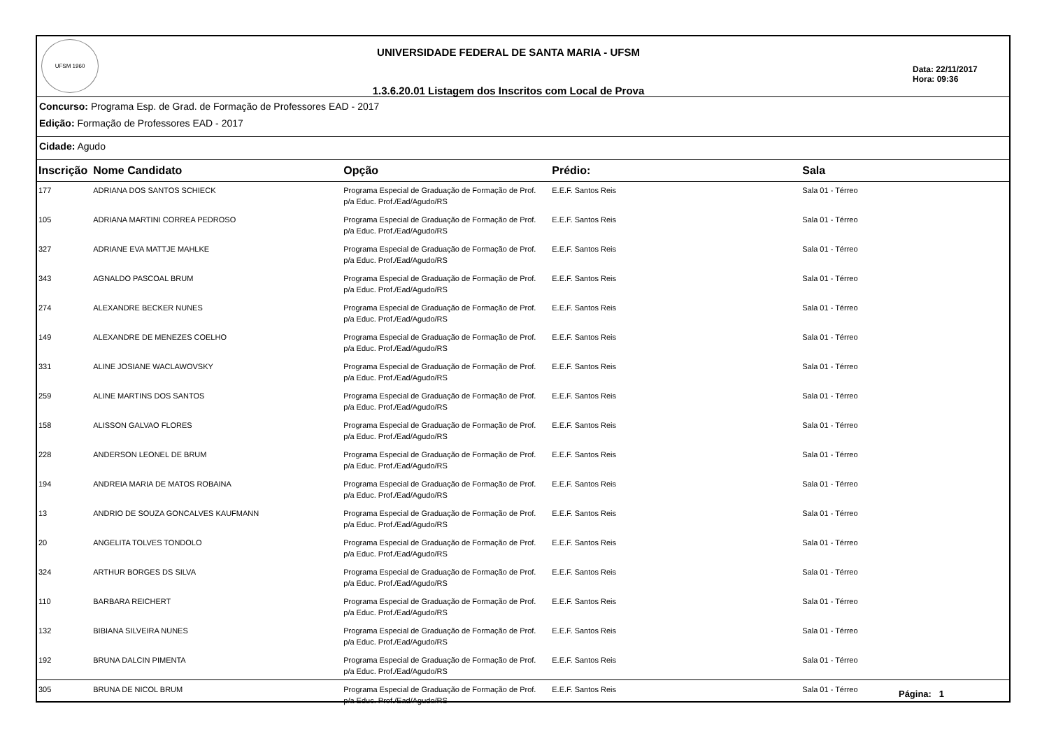UFSM 1960
UNIVERSIDADE FEDERAL DE SANTA MARIA - UFSM
1.3.6.20.01 Listagem dos Inscritos com Local de Prova
Data: 22/11/2017
Hora: 09:36
Concurso: Programa Esp. de Grad. de Formação de Professores EAD - 2017
Edição: Formação de Professores EAD - 2017
Cidade: Agudo
| Inscrição | Nome Candidato | Opção | Prédio: | Sala |
| --- | --- | --- | --- | --- |
| 177 | ADRIANA DOS SANTOS SCHIECK | Programa Especial de Graduação de Formação de Prof. p/a Educ. Prof./Ead/Agudo/RS | E.E.F. Santos Reis | Sala 01 - Térreo |
| 105 | ADRIANA MARTINI CORREA PEDROSO | Programa Especial de Graduação de Formação de Prof. p/a Educ. Prof./Ead/Agudo/RS | E.E.F. Santos Reis | Sala 01 - Térreo |
| 327 | ADRIANE EVA MATTJE MAHLKE | Programa Especial de Graduação de Formação de Prof. p/a Educ. Prof./Ead/Agudo/RS | E.E.F. Santos Reis | Sala 01 - Térreo |
| 343 | AGNALDO PASCOAL BRUM | Programa Especial de Graduação de Formação de Prof. p/a Educ. Prof./Ead/Agudo/RS | E.E.F. Santos Reis | Sala 01 - Térreo |
| 274 | ALEXANDRE BECKER NUNES | Programa Especial de Graduação de Formação de Prof. p/a Educ. Prof./Ead/Agudo/RS | E.E.F. Santos Reis | Sala 01 - Térreo |
| 149 | ALEXANDRE DE MENEZES COELHO | Programa Especial de Graduação de Formação de Prof. p/a Educ. Prof./Ead/Agudo/RS | E.E.F. Santos Reis | Sala 01 - Térreo |
| 331 | ALINE JOSIANE WACLAWOVSKY | Programa Especial de Graduação de Formação de Prof. p/a Educ. Prof./Ead/Agudo/RS | E.E.F. Santos Reis | Sala 01 - Térreo |
| 259 | ALINE MARTINS DOS SANTOS | Programa Especial de Graduação de Formação de Prof. p/a Educ. Prof./Ead/Agudo/RS | E.E.F. Santos Reis | Sala 01 - Térreo |
| 158 | ALISSON GALVAO FLORES | Programa Especial de Graduação de Formação de Prof. p/a Educ. Prof./Ead/Agudo/RS | E.E.F. Santos Reis | Sala 01 - Térreo |
| 228 | ANDERSON LEONEL DE BRUM | Programa Especial de Graduação de Formação de Prof. p/a Educ. Prof./Ead/Agudo/RS | E.E.F. Santos Reis | Sala 01 - Térreo |
| 194 | ANDREIA MARIA DE MATOS ROBAINA | Programa Especial de Graduação de Formação de Prof. p/a Educ. Prof./Ead/Agudo/RS | E.E.F. Santos Reis | Sala 01 - Térreo |
| 13 | ANDRIO DE SOUZA GONCALVES KAUFMANN | Programa Especial de Graduação de Formação de Prof. p/a Educ. Prof./Ead/Agudo/RS | E.E.F. Santos Reis | Sala 01 - Térreo |
| 20 | ANGELITA TOLVES TONDOLO | Programa Especial de Graduação de Formação de Prof. p/a Educ. Prof./Ead/Agudo/RS | E.E.F. Santos Reis | Sala 01 - Térreo |
| 324 | ARTHUR BORGES DS SILVA | Programa Especial de Graduação de Formação de Prof. p/a Educ. Prof./Ead/Agudo/RS | E.E.F. Santos Reis | Sala 01 - Térreo |
| 110 | BARBARA REICHERT | Programa Especial de Graduação de Formação de Prof. p/a Educ. Prof./Ead/Agudo/RS | E.E.F. Santos Reis | Sala 01 - Térreo |
| 132 | BIBIANA SILVEIRA NUNES | Programa Especial de Graduação de Formação de Prof. p/a Educ. Prof./Ead/Agudo/RS | E.E.F. Santos Reis | Sala 01 - Térreo |
| 192 | BRUNA DALCIN PIMENTA | Programa Especial de Graduação de Formação de Prof. p/a Educ. Prof./Ead/Agudo/RS | E.E.F. Santos Reis | Sala 01 - Térreo |
| 305 | BRUNA DE NICOL BRUM | Programa Especial de Graduação de Formação de Prof. p/a Educ. Prof./Ead/Agudo/RS | E.E.F. Santos Reis | Sala 01 - Térreo |
Página: 1